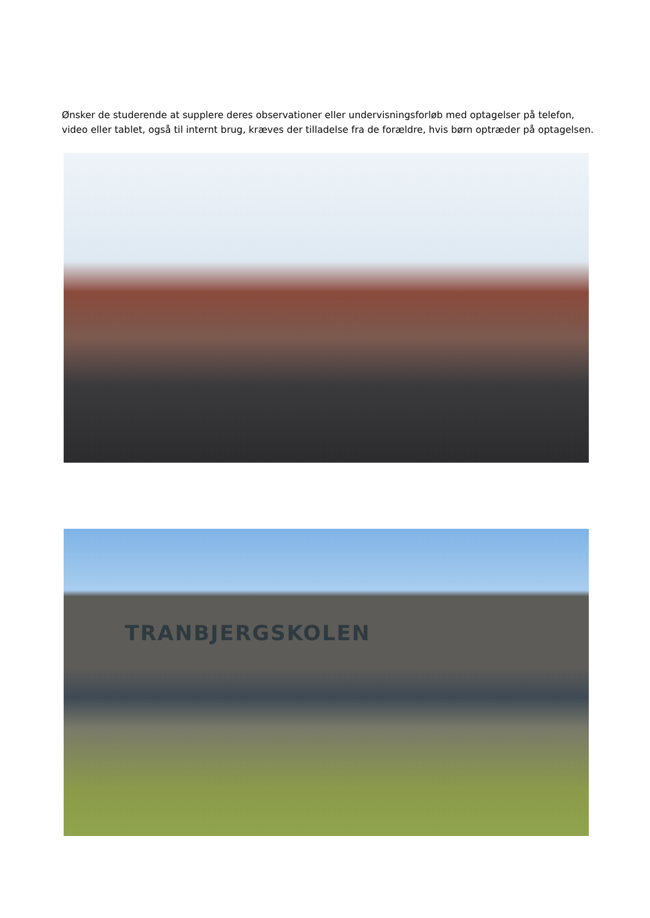Ønsker de studerende at supplere deres observationer eller undervisningsforløb med optagelser på telefon, video eller tablet, også til internt brug, kræves der tilladelse fra de forældre, hvis børn optræder på optagelsen.
TRANBJERGSKOLEN